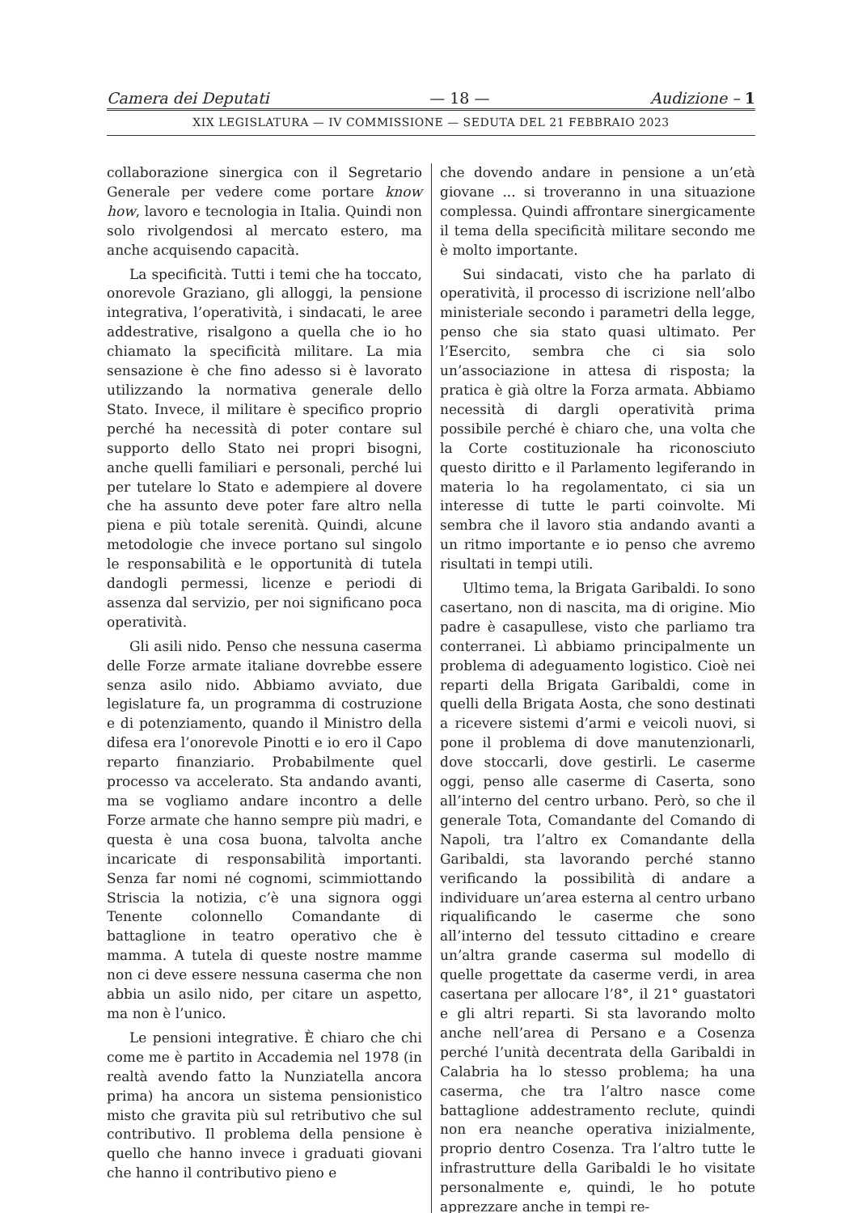Camera dei Deputati — 18 — Audizione – 1
XIX LEGISLATURA — IV COMMISSIONE — SEDUTA DEL 21 FEBBRAIO 2023
collaborazione sinergica con il Segretario Generale per vedere come portare know how, lavoro e tecnologia in Italia. Quindi non solo rivolgendosi al mercato estero, ma anche acquisendo capacità.
La specificità. Tutti i temi che ha toccato, onorevole Graziano, gli alloggi, la pensione integrativa, l’operatività, i sindacati, le aree addestrative, risalgono a quella che io ho chiamato la specificità militare. La mia sensazione è che fino adesso si è lavorato utilizzando la normativa generale dello Stato. Invece, il militare è specifico proprio perché ha necessità di poter contare sul supporto dello Stato nei propri bisogni, anche quelli familiari e personali, perché lui per tutelare lo Stato e adempiere al dovere che ha assunto deve poter fare altro nella piena e più totale serenità. Quindi, alcune metodologie che invece portano sul singolo le responsabilità e le opportunità di tutela dandogli permessi, licenze e periodi di assenza dal servizio, per noi significano poca operatività.
Gli asili nido. Penso che nessuna caserma delle Forze armate italiane dovrebbe essere senza asilo nido. Abbiamo avviato, due legislature fa, un programma di costruzione e di potenziamento, quando il Ministro della difesa era l’onorevole Pinotti e io ero il Capo reparto finanziario. Probabilmente quel processo va accelerato. Sta andando avanti, ma se vogliamo andare incontro a delle Forze armate che hanno sempre più madri, e questa è una cosa buona, talvolta anche incaricate di responsabilità importanti. Senza far nomi né cognomi, scimmiottando Striscia la notizia, c’è una signora oggi Tenente colonnello Comandante di battaglione in teatro operativo che è mamma. A tutela di queste nostre mamme non ci deve essere nessuna caserma che non abbia un asilo nido, per citare un aspetto, ma non è l’unico.
Le pensioni integrative. È chiaro che chi come me è partito in Accademia nel 1978 (in realtà avendo fatto la Nunziatella ancora prima) ha ancora un sistema pensionistico misto che gravita più sul retributivo che sul contributivo. Il problema della pensione è quello che hanno invece i graduati giovani che hanno il contributivo pieno e
che dovendo andare in pensione a un’età giovane ... si troveranno in una situazione complessa. Quindi affrontare sinergicamente il tema della specificità militare secondo me è molto importante.
Sui sindacati, visto che ha parlato di operatività, il processo di iscrizione nell’albo ministeriale secondo i parametri della legge, penso che sia stato quasi ultimato. Per l’Esercito, sembra che ci sia solo un’associazione in attesa di risposta; la pratica è già oltre la Forza armata. Abbiamo necessità di dargli operatività prima possibile perché è chiaro che, una volta che la Corte costituzionale ha riconosciuto questo diritto e il Parlamento legiferando in materia lo ha regolamentato, ci sia un interesse di tutte le parti coinvolte. Mi sembra che il lavoro stia andando avanti a un ritmo importante e io penso che avremo risultati in tempi utili.
Ultimo tema, la Brigata Garibaldi. Io sono casertano, non di nascita, ma di origine. Mio padre è casapullese, visto che parliamo tra conterranei. Lì abbiamo principalmente un problema di adeguamento logistico. Cioè nei reparti della Brigata Garibaldi, come in quelli della Brigata Aosta, che sono destinati a ricevere sistemi d’armi e veicoli nuovi, si pone il problema di dove manutenzionarli, dove stoccarli, dove gestirli. Le caserme oggi, penso alle caserme di Caserta, sono all’interno del centro urbano. Però, so che il generale Tota, Comandante del Comando di Napoli, tra l’altro ex Comandante della Garibaldi, sta lavorando perché stanno verificando la possibilità di andare a individuare un’area esterna al centro urbano riqualificando le caserme che sono all’interno del tessuto cittadino e creare un’altra grande caserma sul modello di quelle progettate da caserme verdi, in area casertana per allocare l’8°, il 21° guastatori e gli altri reparti. Si sta lavorando molto anche nell’area di Persano e a Cosenza perché l’unità decentrata della Garibaldi in Calabria ha lo stesso problema; ha una caserma, che tra l’altro nasce come battaglione addestramento reclute, quindi non era neanche operativa inizialmente, proprio dentro Cosenza. Tra l’altro tutte le infrastrutture della Garibaldi le ho visitate personalmente e, quindi, le ho potute apprezzare anche in tempi re-